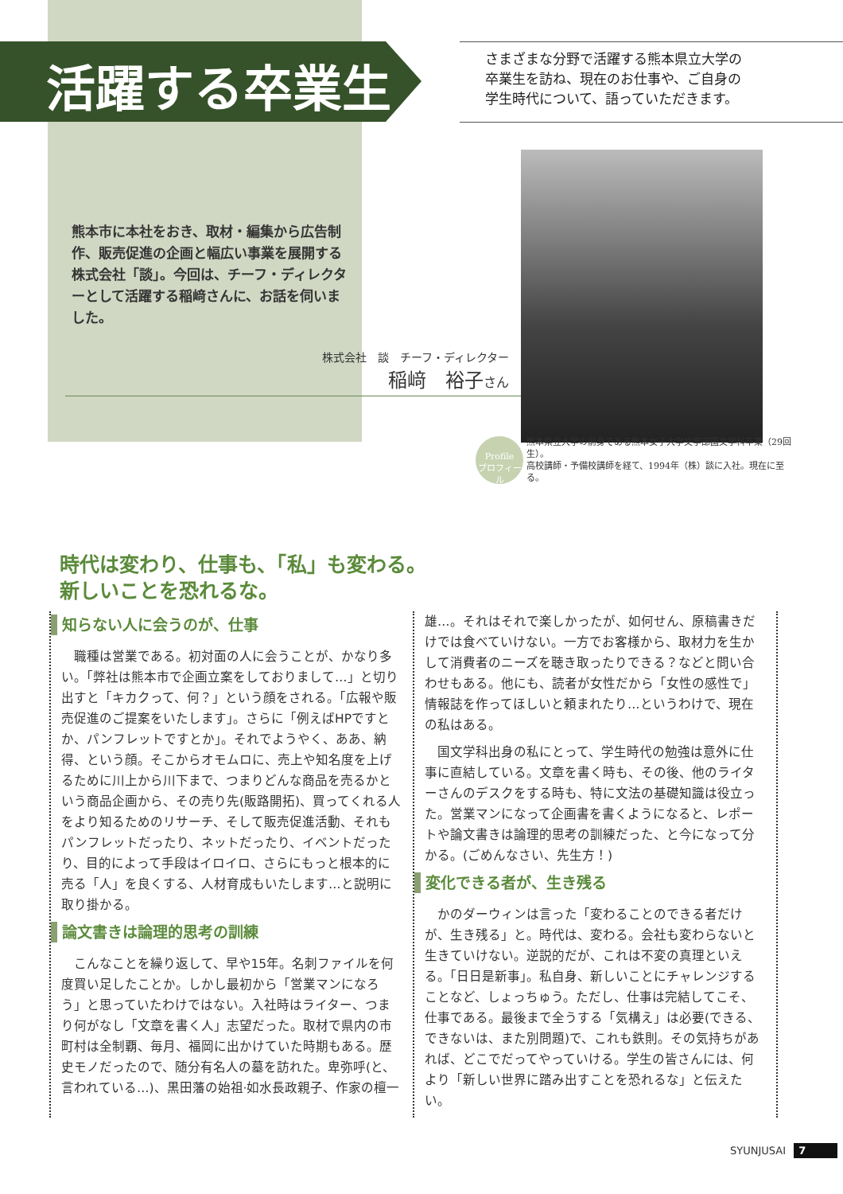活躍する卒業生
さまざまな分野で活躍する熊本県立大学の
卒業生を訪ね、現在のお仕事や、ご自身の
学生時代について、語っていただきます。
熊本市に本社をおき、取材・編集から広告制作、販売促進の企画と幅広い事業を展開する株式会社「談」。今回は、チーフ・ディレクターとして活躍する稲﨑さんに、お話を伺いました。
株式会社　談　チーフ・ディレクター
稲﨑　裕子さん
Profile
プロフィール
熊本県立大学の前身である熊本女子大学文学部国文学科卒業（29回生）。
高校講師・予備校講師を経て、1994年（株）談に入社。現在に至る。
時代は変わり、仕事も、「私」も変わる。
新しいことを恐れるな。
知らない人に会うのが、仕事
職種は営業である。初対面の人に会うことが、かなり多い。「弊社は熊本市で企画立案をしておりまして…」と切り出すと「キカクって、何？」という顔をされる。「広報や販売促進のご提案をいたします」。さらに「例えばHPですとか、パンフレットですとか」。それでようやく、ああ、納得、という顔。そこからオモムロに、売上や知名度を上げるために川上から川下まで、つまりどんな商品を売るかという商品企画から、その売り先(販路開拓)、買ってくれる人をより知るためのリサーチ、そして販売促進活動、それもパンフレットだったり、ネットだったり、イベントだったり、目的によって手段はイロイロ、さらにもっと根本的に売る「人」を良くする、人材育成もいたします…と説明に取り掛かる。
論文書きは論理的思考の訓練
こんなことを繰り返して、早や15年。名刺ファイルを何度買い足したことか。しかし最初から「営業マンになろう」と思っていたわけではない。入社時はライター、つまり何がなし「文章を書く人」志望だった。取材で県内の市町村は全制覇、毎月、福岡に出かけていた時期もある。歴史モノだったので、随分有名人の墓を訪れた。卑弥呼(と、言われている…)、黒田藩の始祖·如水長政親子、作家の檀一
雄…。それはそれで楽しかったが、如何せん、原稿書きだけでは食べていけない。一方でお客様から、取材力を生かして消費者のニーズを聴き取ったりできる？などと問い合わせもある。他にも、読者が女性だから「女性の感性で」情報誌を作ってほしいと頼まれたり…というわけで、現在の私はある。
国文学科出身の私にとって、学生時代の勉強は意外に仕事に直結している。文章を書く時も、その後、他のライターさんのデスクをする時も、特に文法の基礎知識は役立った。営業マンになって企画書を書くようになると、レポートや論文書きは論理的思考の訓練だった、と今になって分かる。(ごめんなさい、先生方！)
変化できる者が、生き残る
かのダーウィンは言った「変わることのできる者だけが、生き残る」と。時代は、変わる。会社も変わらないと生きていけない。逆説的だが、これは不変の真理といえる。「日日是新事」。私自身、新しいことにチャレンジすることなど、しょっちゅう。ただし、仕事は完結してこそ、仕事である。最後まで全うする「気構え」は必要(できる、できないは、また別問題)で、これも鉄則。その気持ちがあれば、どこでだってやっていける。学生の皆さんには、何より「新しい世界に踏み出すことを恐れるな」と伝えたい。
SYUNJUSAI 7